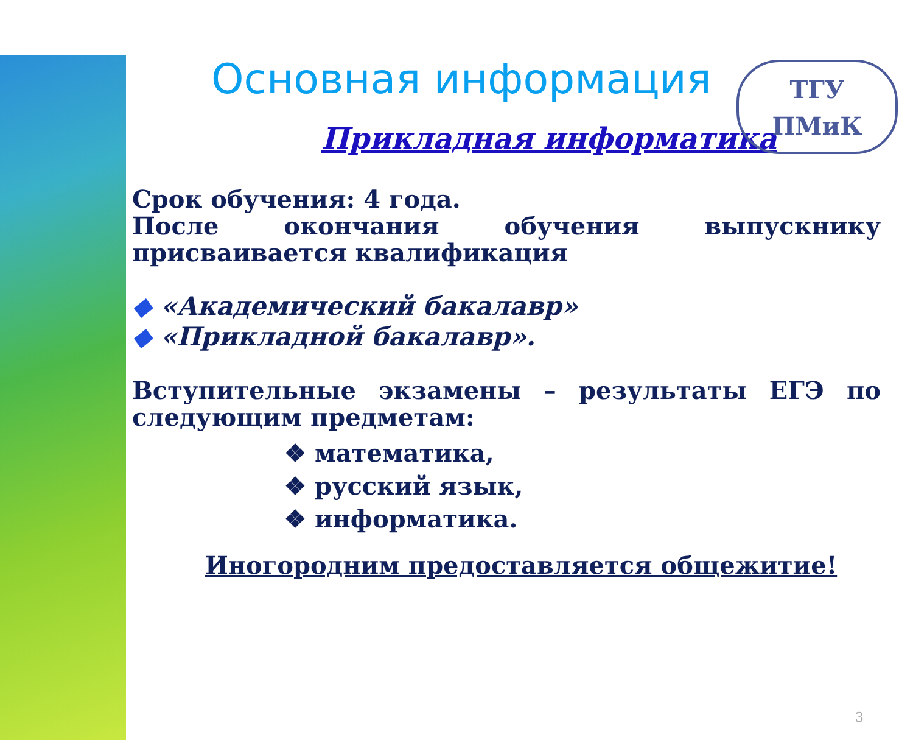ТГУ
ПМиК
Основная информация
Прикладная информатика
Срок обучения: 4 года.
После окончания обучения выпускнику присваивается квалификация
◆ «Академический бакалавр»
◆ «Прикладной бакалавр».
Вступительные экзамены – результаты ЕГЭ по следующим предметам:
❖ математика,
❖ русский язык,
❖ информатика.
Иногородним предоставляется общежитие!
3